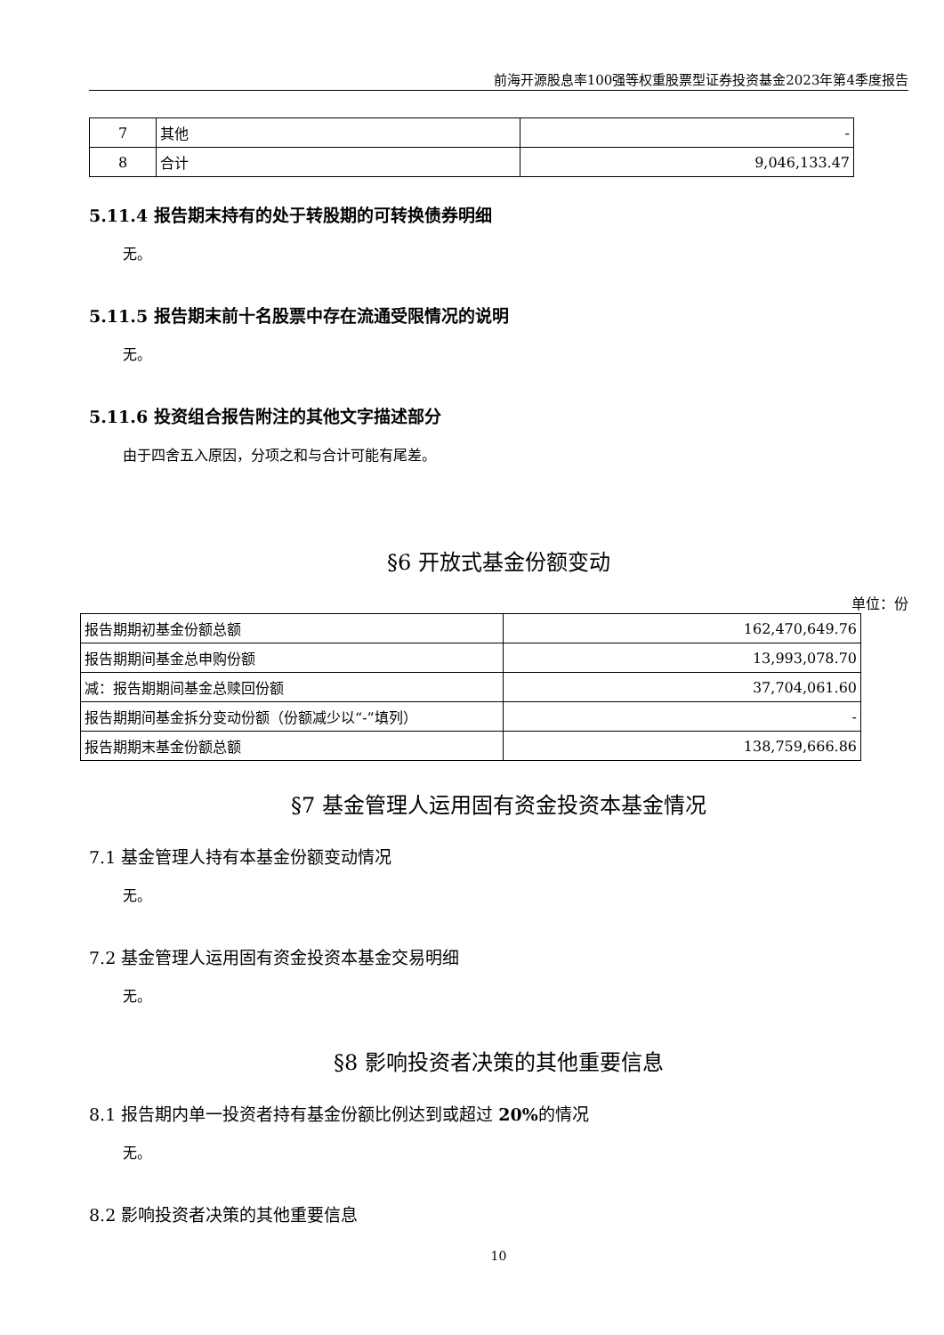前海开源股息率100强等权重股票型证券投资基金2023年第4季度报告
| 7 | 其他 | - |
| 8 | 合计 | 9,046,133.47 |
5.11.4 报告期末持有的处于转股期的可转换债券明细
无。
5.11.5 报告期末前十名股票中存在流通受限情况的说明
无。
5.11.6 投资组合报告附注的其他文字描述部分
由于四舍五入原因，分项之和与合计可能有尾差。
§6 开放式基金份额变动
单位：份
| 报告期期初基金份额总额 | 162,470,649.76 |
| 报告期期间基金总申购份额 | 13,993,078.70 |
| 减：报告期期间基金总赎回份额 | 37,704,061.60 |
| 报告期期间基金拆分变动份额（份额减少以“-”填列） | - |
| 报告期期末基金份额总额 | 138,759,666.86 |
§7 基金管理人运用固有资金投资本基金情况
7.1 基金管理人持有本基金份额变动情况
无。
7.2 基金管理人运用固有资金投资本基金交易明细
无。
§8 影响投资者决策的其他重要信息
8.1 报告期内单一投资者持有基金份额比例达到或超过 20% 的情况
无。
8.2 影响投资者决策的其他重要信息
10